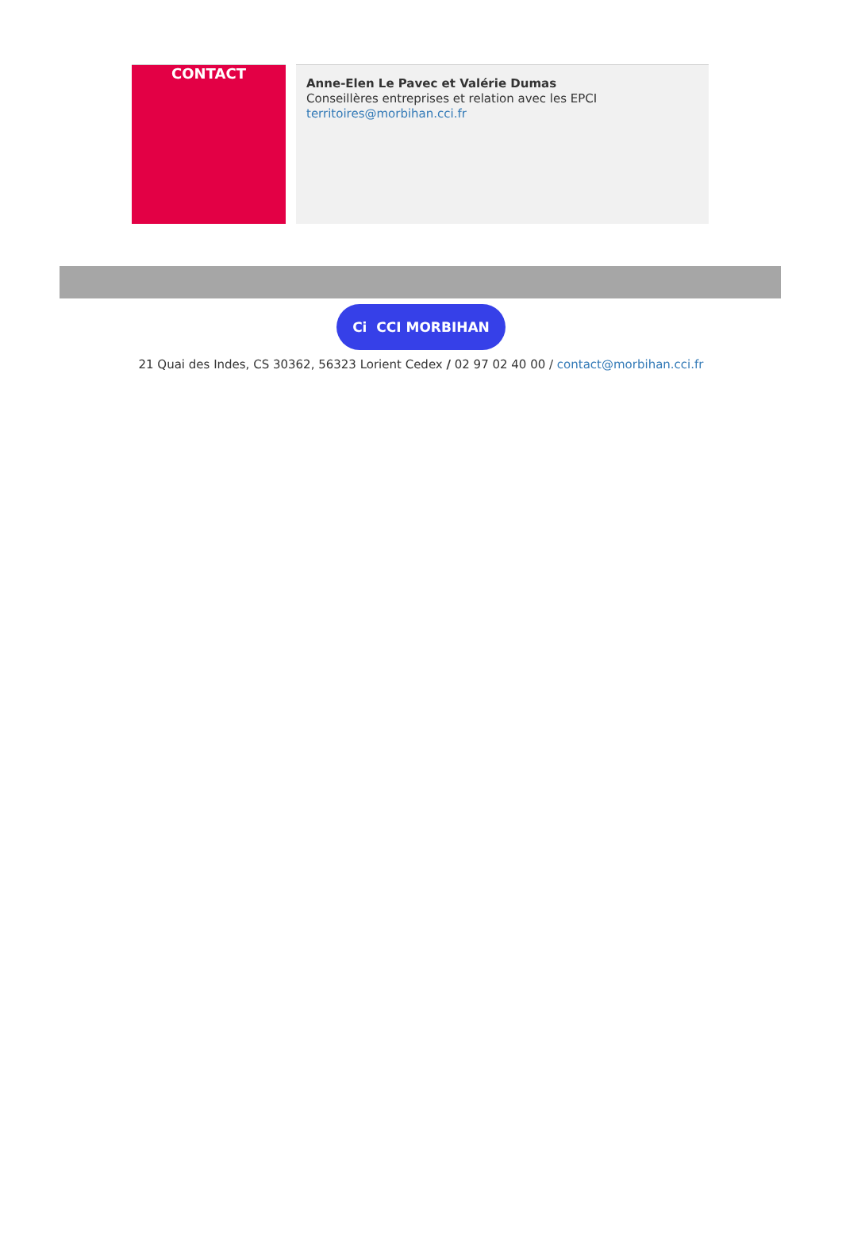CONTACT
Anne-Elen Le Pavec et Valérie Dumas
Conseillères entreprises et relation avec les EPCI
territoires@morbihan.cci.fr
Ci CCI MORBIHAN
21 Quai des Indes, CS 30362, 56323 Lorient Cedex / 02 97 02 40 00 / contact@morbihan.cci.fr